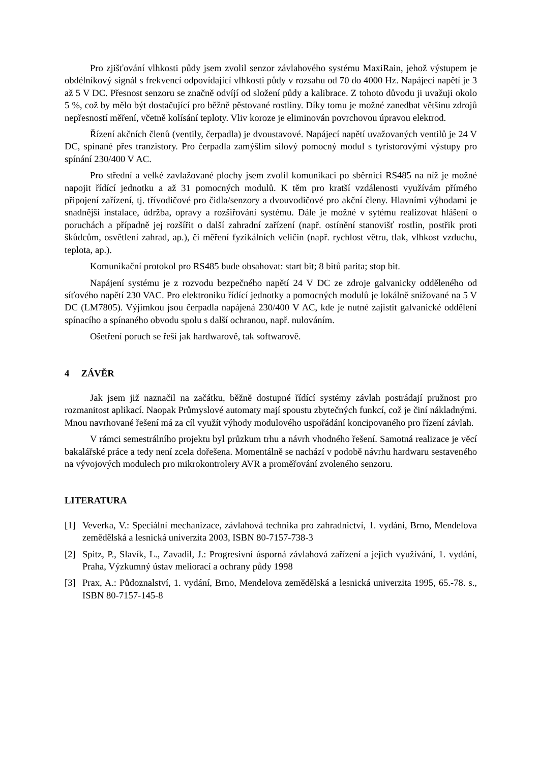Pro zjišťování vlhkosti půdy jsem zvolil senzor závlahového systému MaxiRain, jehož výstupem je obdélníkový signál s frekvencí odpovídající vlhkosti půdy v rozsahu od 70 do 4000 Hz. Napájecí napětí je 3 až 5 V DC. Přesnost senzoru se značně odvíjí od složení půdy a kalibrace. Z tohoto důvodu ji uvažuji okolo 5 %, což by mělo být dostačující pro běžně pěstované rostliny. Díky tomu je možné zanedbat většinu zdrojů nepřesností měření, včetně kolísání teploty. Vliv koroze je eliminován povrchovou úpravou elektrod.
Řízení akčních členů (ventily, čerpadla) je dvoustavové. Napájecí napětí uvažovaných ventilů je 24 V DC, spínané přes tranzistory. Pro čerpadla zamýšlím silový pomocný modul s tyristorovými výstupy pro spínání 230/400 V AC.
Pro střední a velké zavlažované plochy jsem zvolil komunikaci po sběrnici RS485 na níž je možné napojit řídící jednotku a až 31 pomocných modulů. K těm pro kratší vzdálenosti využívám přímého připojení zařízení, tj. třívodičové pro čidla/senzory a dvouvodičové pro akční členy. Hlavními výhodami je snadnější instalace, údržba, opravy a rozšiřování systému. Dále je možné v sytému realizovat hlášení o poruchách a případně jej rozšířit o další zahradní zařízení (např. ostínění stanovišť rostlin, postřik proti škůdcům, osvětlení zahrad, ap.), či měření fyzikálních veličin (např. rychlost větru, tlak, vlhkost vzduchu, teplota, ap.).
Komunikační protokol pro RS485 bude obsahovat: start bit; 8 bitů parita; stop bit.
Napájení systému je z rozvodu bezpečného napětí 24 V DC ze zdroje galvanicky odděleného od síťového napětí 230 VAC. Pro elektroniku řídící jednotky a pomocných modulů je lokálně snižované na 5 V DC (LM7805). Výjimkou jsou čerpadla napájená 230/400 V AC, kde je nutné zajistit galvanické oddělení spínacího a spínaného obvodu spolu s další ochranou, např. nulováním.
Ošetření poruch se řeší jak hardwarově, tak softwarově.
4 ZÁVĚR
Jak jsem již naznačil na začátku, běžně dostupné řídící systémy závlah postrádají pružnost pro rozmanitost aplikací. Naopak Průmyslové automaty mají spoustu zbytečných funkcí, což je činí nákladnými. Mnou navrhované řešení má za cíl využít výhody modulového uspořádání koncipovaného pro řízení závlah.
V rámci semestrálního projektu byl průzkum trhu a návrh vhodného řešení. Samotná realizace je věcí bakalářské práce a tedy není zcela dořešena. Momentálně se nachází v podobě návrhu hardwaru sestaveného na vývojových modulech pro mikrokontrolery AVR a proměřování zvoleného senzoru.
LITERATURA
[1] Veverka, V.: Speciální mechanizace, závlahová technika pro zahradnictví, 1. vydání, Brno, Mendelova zemědělská a lesnická univerzita 2003, ISBN 80-7157-738-3
[2] Spitz, P., Slavík, L., Zavadil, J.: Progresivní úsporná závlahová zařízení a jejich využívání, 1. vydání, Praha, Výzkumný ústav meliorací a ochrany půdy 1998
[3] Prax, A.: Půdoznalství, 1. vydání, Brno, Mendelova zemědělská a lesnická univerzita 1995, 65.-78. s., ISBN 80-7157-145-8